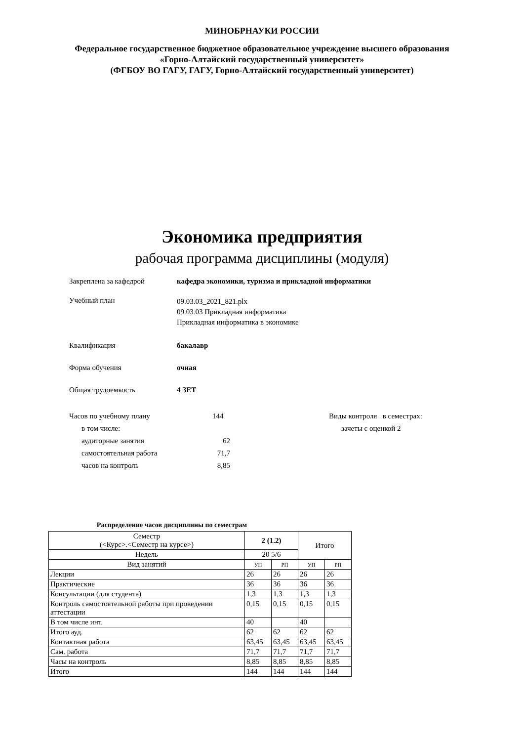МИНОБРНАУКИ РОССИИ
Федеральное государственное бюджетное образовательное учреждение высшего образования
«Горно-Алтайский государственный университет»
(ФГБОУ ВО ГАГУ, ГАГУ, Горно-Алтайский государственный университет)
Экономика предприятия
рабочая программа дисциплины (модуля)
Закреплена за кафедрой кафедра экономики, туризма и прикладной информатики
Учебный план
09.03.03_2021_821.plx
09.03.03 Прикладная информатика
Прикладная информатика в экономике
Квалификация бакалавр
Форма обучения очная
Общая трудоемкость 4 ЗЕТ
Часов по учебному плану 144
в том числе:
аудиторные занятия 62
самостоятельная работа 71,7
часов на контроль 8,85
Виды контроля в семестрах:
зачеты с оценкой 2
Распределение часов дисциплины по семестрам
| Семестр (<Курс>.<Семестр на курсе>) | 2 (1.2) | | Итого | |
| Недель | 20 5/6 | | | |
| Вид занятий | УП | РП | УП | РП |
| Лекции | 26 | 26 | 26 | 26 |
| Практические | 36 | 36 | 36 | 36 |
| Консультации (для студента) | 1,3 | 1,3 | 1,3 | 1,3 |
| Контроль самостоятельной работы при проведении аттестации | 0,15 | 0,15 | 0,15 | 0,15 |
| В том числе инт. | 40 | | 40 | |
| Итого ауд. | 62 | 62 | 62 | 62 |
| Контактная работа | 63,45 | 63,45 | 63,45 | 63,45 |
| Сам. работа | 71,7 | 71,7 | 71,7 | 71,7 |
| Часы на контроль | 8,85 | 8,85 | 8,85 | 8,85 |
| Итого | 144 | 144 | 144 | 144 |